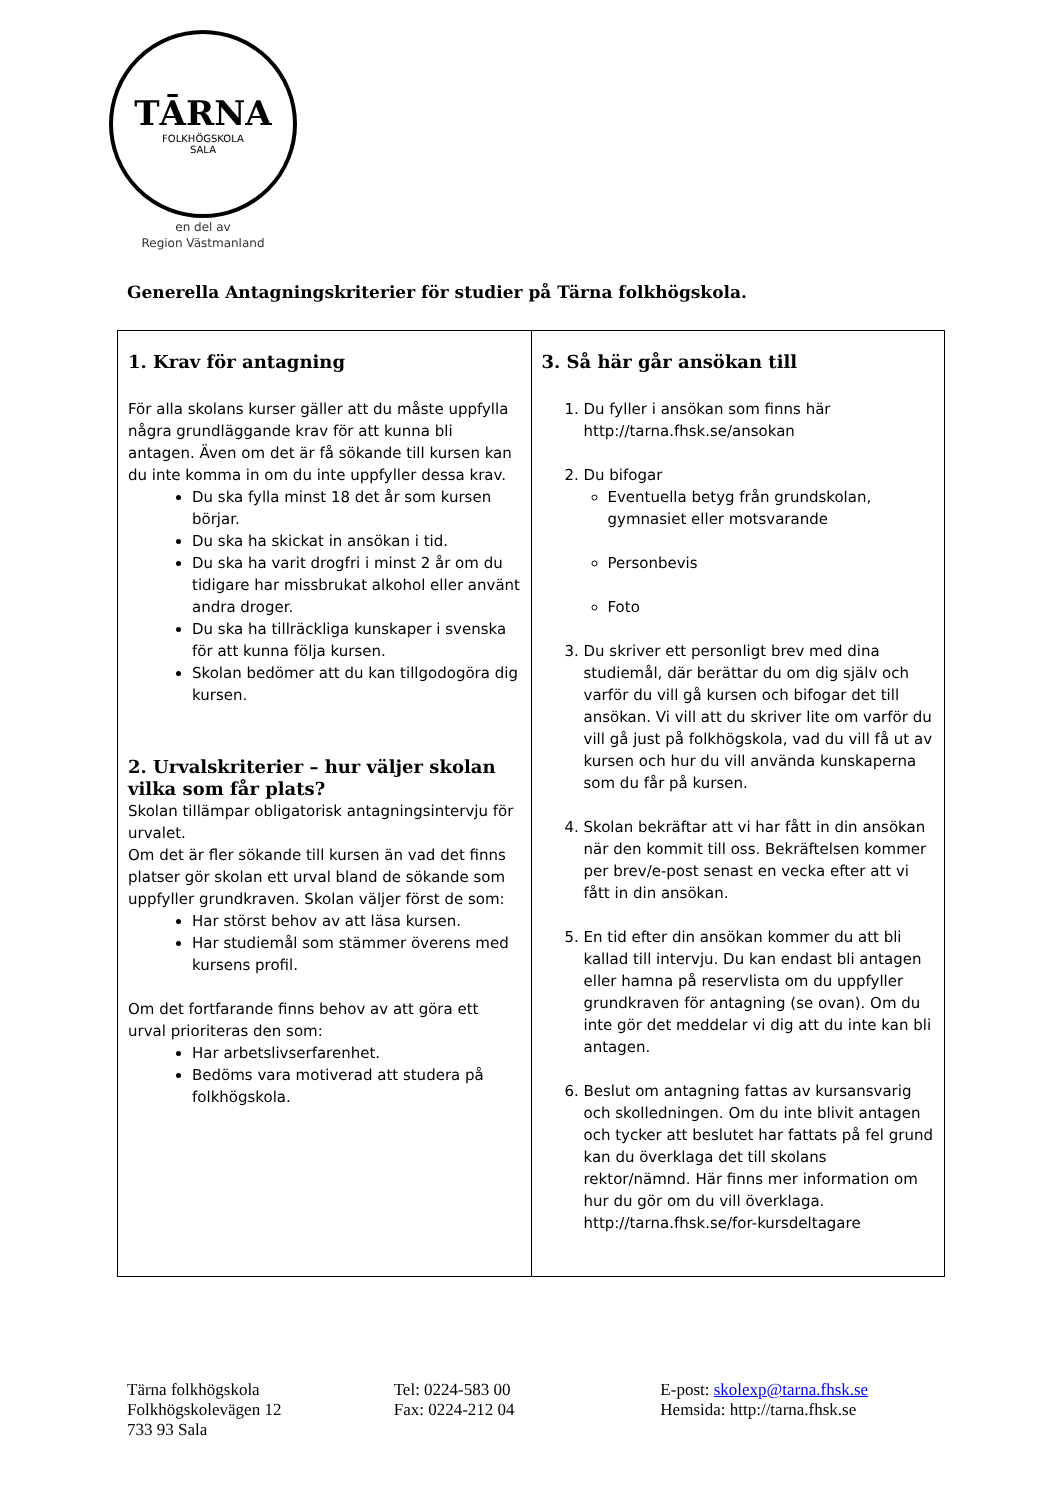TĀRNA
FOLKHÖGSKOLA
SALA
en del av
Region Västmanland
Generella Antagningskriterier för studier på Tärna folkhögskola.
| 1. Krav för antagning För alla skolans kurser gäller att du måste uppfylla några grundläggande krav för att kunna bli antagen. Även om det är få sökande till kursen kan du inte komma in om du inte uppfyller dessa krav. Du ska fylla minst 18 det år som kursen börjar. Du ska ha skickat in ansökan i tid. Du ska ha varit drogfri i minst 2 år om du tidigare har missbrukat alkohol eller använt andra droger. Du ska ha tillräckliga kunskaper i svenska för att kunna följa kursen. Skolan bedömer att du kan tillgodogöra dig kursen. 2. Urvalskriterier – hur väljer skolan vilka som får plats? Skolan tillämpar obligatorisk antagningsintervju för urvalet. Om det är fler sökande till kursen än vad det finns platser gör skolan ett urval bland de sökande som uppfyller grundkraven. Skolan väljer först de som: Har störst behov av att läsa kursen. Har studiemål som stämmer överens med kursens profil. Om det fortfarande finns behov av att göra ett urval prioriteras den som: Har arbetslivserfarenhet. Bedöms vara motiverad att studera på folkhögskola. | 3. Så här går ansökan till 1. Du fyller i ansökan som finns här http://tarna.fhsk.se/ansokan 2. Du bifogar Eventuella betyg från grundskolan, gymnasiet eller motsvarande Personbevis Foto 3. Du skriver ett personligt brev med dina studiemål, där berättar du om dig själv och varför du vill gå kursen och bifogar det till ansökan. Vi vill att du skriver lite om varför du vill gå just på folkhögskola, vad du vill få ut av kursen och hur du vill använda kunskaperna som du får på kursen. 4. Skolan bekräftar att vi har fått in din ansökan när den kommit till oss. Bekräftelsen kommer per brev/e-post senast en vecka efter att vi fått in din ansökan. 5. En tid efter din ansökan kommer du att bli kallad till intervju. Du kan endast bli antagen eller hamna på reservlista om du uppfyller grundkraven för antagning (se ovan). Om du inte gör det meddelar vi dig att du inte kan bli antagen. 6. Beslut om antagning fattas av kursansvarig och skolledningen. Om du inte blivit antagen och tycker att beslutet har fattats på fel grund kan du överklaga det till skolans rektor/nämnd. Här finns mer information om hur du gör om du vill överklaga. http://tarna.fhsk.se/for-kursdeltagare |
Tärna folkhögskola
Folkhögskolevägen 12
733 93 Sala
Tel: 0224-583 00
Fax: 0224-212 04
E-post: skolexp@tarna.fhsk.se
Hemsida: http://tarna.fhsk.se